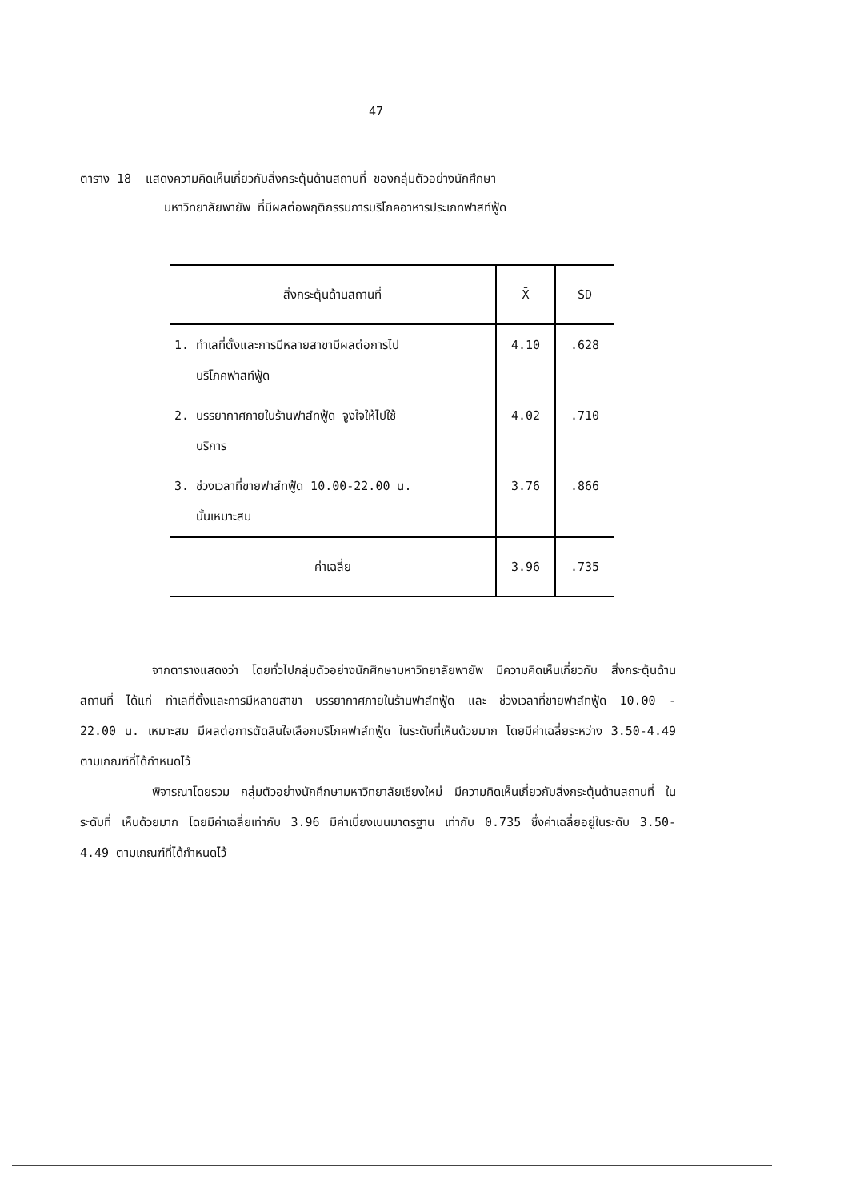47
ตาราง 18 แสดงความคิดเห็นเกี่ยวกับสิ่งกระตุ้นด้านสถานที่ ของกลุ่มตัวอย่างนักศึกษา
มหาวิทยาลัยพายัพ ที่มีผลต่อพฤติกรรมการบริโภคอาหารประเภทฟาสท์ฟู้ด
| สิ่งกระตุ้นด้านสถานที่ | X̄ | SD |
| --- | --- | --- |
| 1. ทำเลที่ตั้งและการมีหลายสาขามีผลต่อการไป บริโภคฟาสท์ฟู้ด | 4.10 | .628 |
| 2. บรรยากาศภายในร้านฟาส์ทฟู้ด จูงใจให้ไปใช้ บริการ | 4.02 | .710 |
| 3. ช่วงเวลาที่ขายฟาส์ทฟู้ด 10.00-22.00 น. นั้นเหมาะสม | 3.76 | .866 |
| ค่าเฉลี่ย | 3.96 | .735 |
จากตารางแสดงว่า โดยทั่วไปกลุ่มตัวอย่างนักศึกษามหาวิทยาลัยพายัพ มีความคิดเห็นเกี่ยวกับ สิ่งกระตุ้นด้านสถานที่ ได้แก่ ทำเลที่ตั้งและการมีหลายสาขา บรรยากาศภายในร้านฟาส์ทฟู้ด และ ช่วงเวลาที่ขายฟาส์ทฟู้ด 10.00 - 22.00 น. เหมาะสม มีผลต่อการตัดสินใจเลือกบริโภคฟาส์ทฟู้ด ในระดับที่เห็นด้วยมาก โดยมีค่าเฉลี่ยระหว่าง 3.50-4.49 ตามเกณฑ์ที่ได้กำหนดไว้
พิจารณาโดยรวม กลุ่มตัวอย่างนักศึกษามหาวิทยาลัยเชียงใหม่ มีความคิดเห็นเกี่ยวกับสิ่งกระตุ้นด้านสถานที่ ในระดับที่ เห็นด้วยมาก โดยมีค่าเฉลี่ยเท่ากับ 3.96 มีค่าเบี่ยงเบนมาตรฐาน เท่ากับ 0.735 ซึ่งค่าเฉลี่ยอยู่ในระดับ 3.50-4.49 ตามเกณฑ์ที่ได้กำหนดไว้